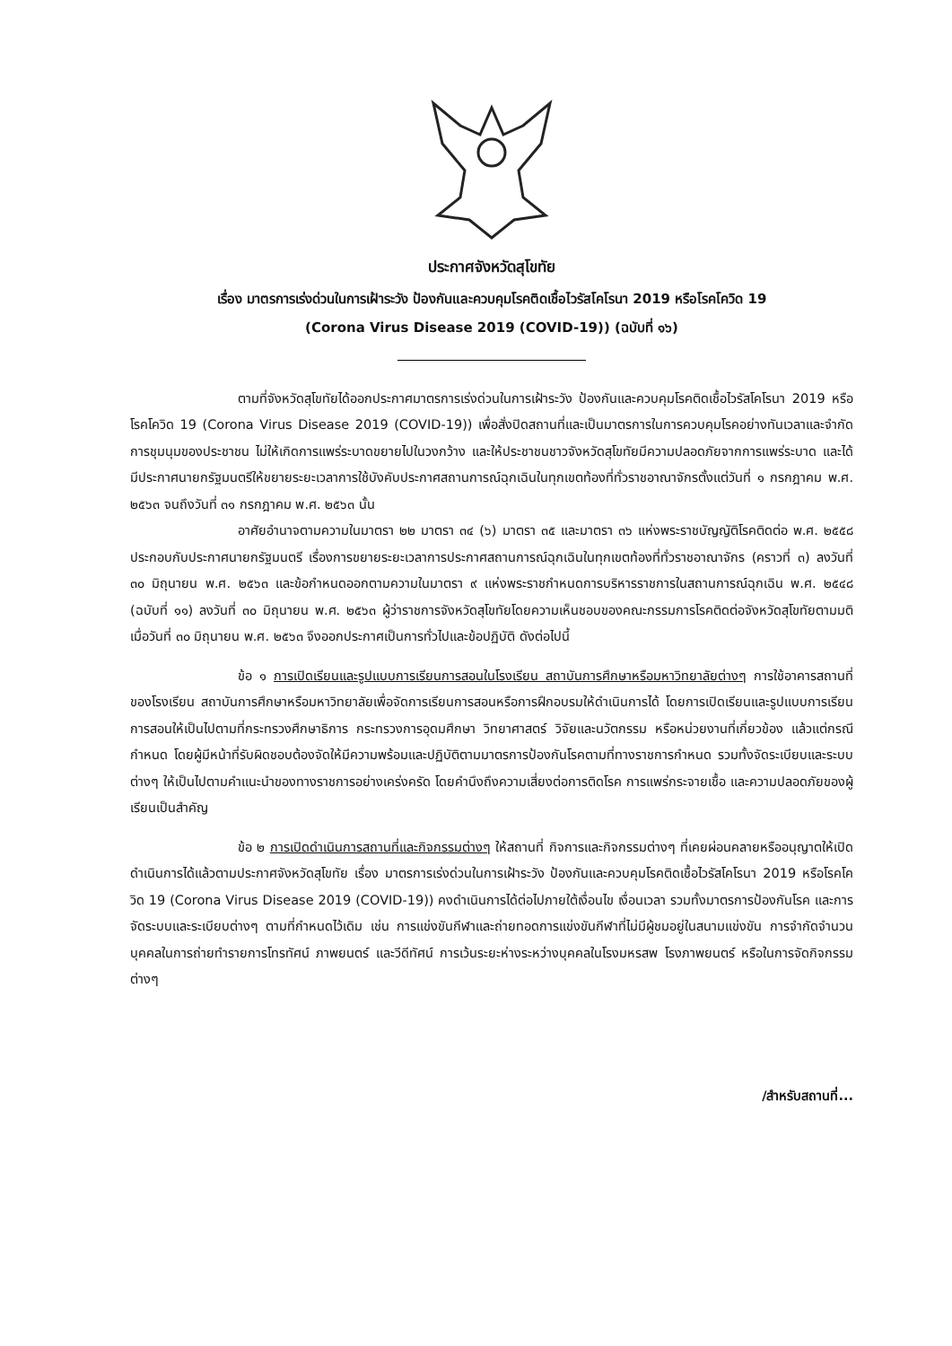ประกาศจังหวัดสุโขทัย
เรื่อง มาตรการเร่งด่วนในการเฝ้าระวัง ป้องกันและควบคุมโรคติดเชื้อไวรัสโคโรนา 2019 หรือโรคโควิด 19
(Corona Virus Disease 2019 (COVID-19)) (ฉบับที่ ๑๖)
ตามที่จังหวัดสุโขทัยได้ออกประกาศมาตรการเร่งด่วนในการเฝ้าระวัง ป้องกันและควบคุมโรคติดเชื้อไวรัสโคโรนา 2019 หรือโรคโควิด 19 (Corona Virus Disease 2019 (COVID-19)) เพื่อสั่งปิดสถานที่และเป็นมาตรการในการควบคุมโรคอย่างทันเวลาและจำกัดการชุมนุมของประชาชน ไม่ให้เกิดการแพร่ระบาดขยายไปในวงกว้าง และให้ประชาชนชาวจังหวัดสุโขทัยมีความปลอดภัยจากการแพร่ระบาด และได้มีประกาศนายกรัฐมนตรีให้ขยายระยะเวลาการใช้บังคับประกาศสถานการณ์ฉุกเฉินในทุกเขตท้องที่ทั่วราชอาณาจักรตั้งแต่วันที่ ๑ กรกฎาคม พ.ศ. ๒๕๖๓ จนถึงวันที่ ๓๑ กรกฎาคม พ.ศ. ๒๕๖๓ นั้น
อาศัยอำนาจตามความในมาตรา ๒๒ มาตรา ๓๔ (๖) มาตรา ๓๕ และมาตรา ๓๖ แห่งพระราชบัญญัติโรคติดต่อ พ.ศ. ๒๕๕๘ ประกอบกับประกาศนายกรัฐมนตรี เรื่องการขยายระยะเวลาการประกาศสถานการณ์ฉุกเฉินในทุกเขตท้องที่ทั่วราชอาณาจักร (คราวที่ ๓) ลงวันที่ ๓๐ มิถุนายน พ.ศ. ๒๕๖๓ และข้อกำหนดออกตามความในมาตรา ๙ แห่งพระราชกำหนดการบริหารราชการในสถานการณ์ฉุกเฉิน พ.ศ. ๒๕๔๘ (ฉบับที่ ๑๑) ลงวันที่ ๓๐ มิถุนายน พ.ศ. ๒๕๖๓ ผู้ว่าราชการจังหวัดสุโขทัยโดยความเห็นชอบของคณะกรรมการโรคติดต่อจังหวัดสุโขทัยตามมติเมื่อวันที่ ๓๐ มิถุนายน พ.ศ. ๒๕๖๓ จึงออกประกาศเป็นการทั่วไปและข้อปฏิบัติ ดังต่อไปนี้
ข้อ ๑ การเปิดเรียนและรูปแบบการเรียนการสอนในโรงเรียน สถาบันการศึกษาหรือมหาวิทยาลัยต่างๆ การใช้อาคารสถานที่ของโรงเรียน สถาบันการศึกษาหรือมหาวิทยาลัยเพื่อจัดการเรียนการสอนหรือการฝึกอบรมให้ดำเนินการได้ โดยการเปิดเรียนและรูปแบบการเรียนการสอนให้เป็นไปตามที่กระทรวงศึกษาธิการ กระทรวงการอุดมศึกษา วิทยาศาสตร์ วิจัยและนวัตกรรม หรือหน่วยงานที่เกี่ยวข้อง แล้วแต่กรณีกำหนด โดยผู้มีหน้าที่รับผิดชอบต้องจัดให้มีความพร้อมและปฏิบัติตามมาตรการป้องกันโรคตามที่ทางราชการกำหนด รวมทั้งจัดระเบียบและระบบต่างๆ ให้เป็นไปตามคำแนะนำของทางราชการอย่างเคร่งครัด โดยคำนึงถึงความเสี่ยงต่อการติดโรค การแพร่กระจายเชื้อ และความปลอดภัยของผู้เรียนเป็นสำคัญ
ข้อ ๒ การเปิดดำเนินการสถานที่และกิจกรรมต่างๆ ให้สถานที่ กิจการและกิจกรรมต่างๆ ที่เคยผ่อนคลายหรืออนุญาตให้เปิดดำเนินการได้แล้วตามประกาศจังหวัดสุโขทัย เรื่อง มาตรการเร่งด่วนในการเฝ้าระวัง ป้องกันและควบคุมโรคติดเชื้อไวรัสโคโรนา 2019 หรือโรคโควิด 19 (Corona Virus Disease 2019 (COVID-19)) คงดำเนินการได้ต่อไปภายใต้เงื่อนไข เงื่อนเวลา รวมทั้งมาตรการป้องกันโรค และการจัดระบบและระเบียบต่างๆ ตามที่กำหนดไว้เดิม เช่น การแข่งขันกีฬาและถ่ายทอดการแข่งขันกีฬาที่ไม่มีผู้ชมอยู่ในสนามแข่งขัน การจำกัดจำนวนบุคคลในการถ่ายทำรายการโทรทัศน์ ภาพยนตร์ และวีดีทัศน์ การเว้นระยะห่างระหว่างบุคคลในโรงมหรสพ โรงภาพยนตร์ หรือในการจัดกิจกรรมต่างๆ
/สำหรับสถานที่...